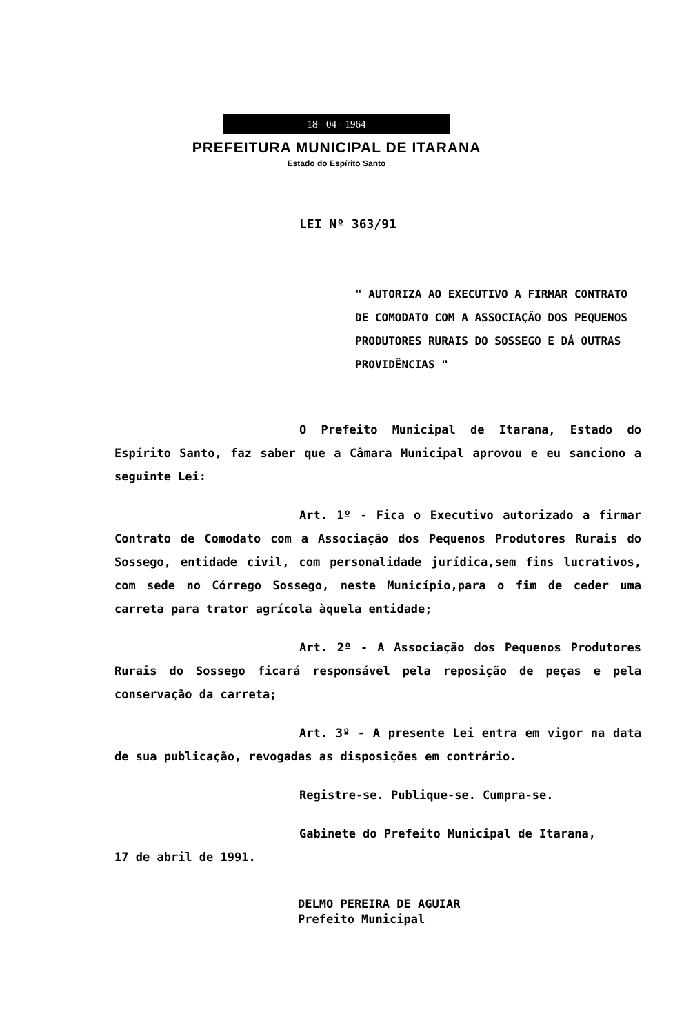18 - 04 - 1964
PREFEITURA MUNICIPAL DE ITARANA
Estado do Espírito Santo
LEI Nº 363/91
" AUTORIZA AO EXECUTIVO A FIRMAR CONTRATO DE COMODATO COM A ASSOCIAÇÃO DOS PEQUENOS PRODUTORES RURAIS DO SOSSEGO E DÁ OUTRAS PROVIDÊNCIAS "
O Prefeito Municipal de Itarana, Estado do Espírito Santo, faz saber que a Câmara Municipal aprovou e eu sanciono a seguinte Lei:
Art. 1º - Fica o Executivo autorizado a firmar Contrato de Comodato com a Associação dos Pequenos Produtores Rurais do Sossego, entidade civil, com personalidade jurídica,sem fins lucrativos, com sede no Córrego Sossego, neste Município,para o fim de ceder uma carreta para trator agrícola àquela entidade;
Art. 2º - A Associação dos Pequenos Produtores Rurais do Sossego ficará responsável pela reposição de peças e pela conservação da carreta;
Art. 3º - A presente Lei entra em vigor na data de sua publicação, revogadas as disposições em contrário.
Registre-se. Publique-se. Cumpra-se.
Gabinete do Prefeito Municipal de Itarana,
17 de abril de 1991.
DELMO PEREIRA DE AGUIAR
Prefeito Municipal